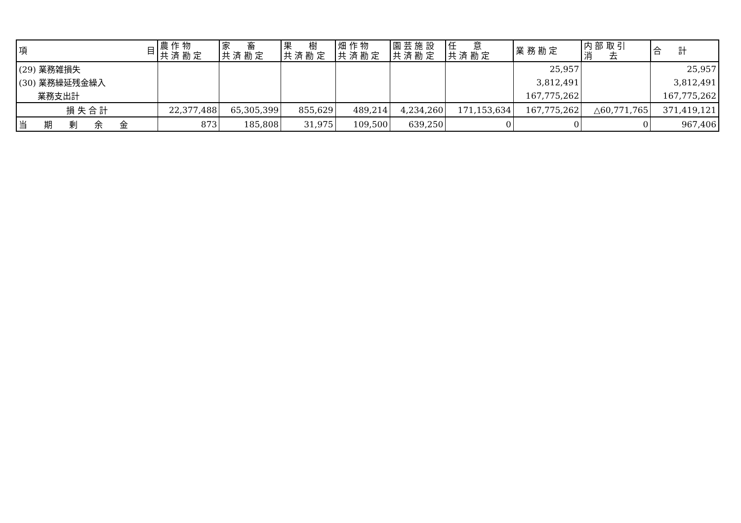| 項 目 | 農 作 物 共 済 勘 定 | 家 畜 共 済 勘 定 | 果 樹 共 済 勘 定 | 畑 作 物 共 済 勘 定 | 園 芸 施 設 共 済 勘 定 | 任 意 共 済 勘 定 | 業 務 勘 定 | 内 部 取 引 消 去 | 合 計 |
| --- | --- | --- | --- | --- | --- | --- | --- | --- | --- |
| (29) 業務雑損失 | | | | | | | 25,957 | | 25,957 |
| (30) 業務繰延残金繰入 | | | | | | | 3,812,491 | | 3,812,491 |
| 業務支出計 | | | | | | | 167,775,262 | | 167,775,262 |
| 損 失 合 計 | 22,377,488 | 65,305,399 | 855,629 | 489,214 | 4,234,260 | 171,153,634 | 167,775,262 | △60,771,765 | 371,419,121 |
| 当 期 剰 余 金 | 873 | 185,808 | 31,975 | 109,500 | 639,250 | 0 | 0 | 0 | 967,406 |